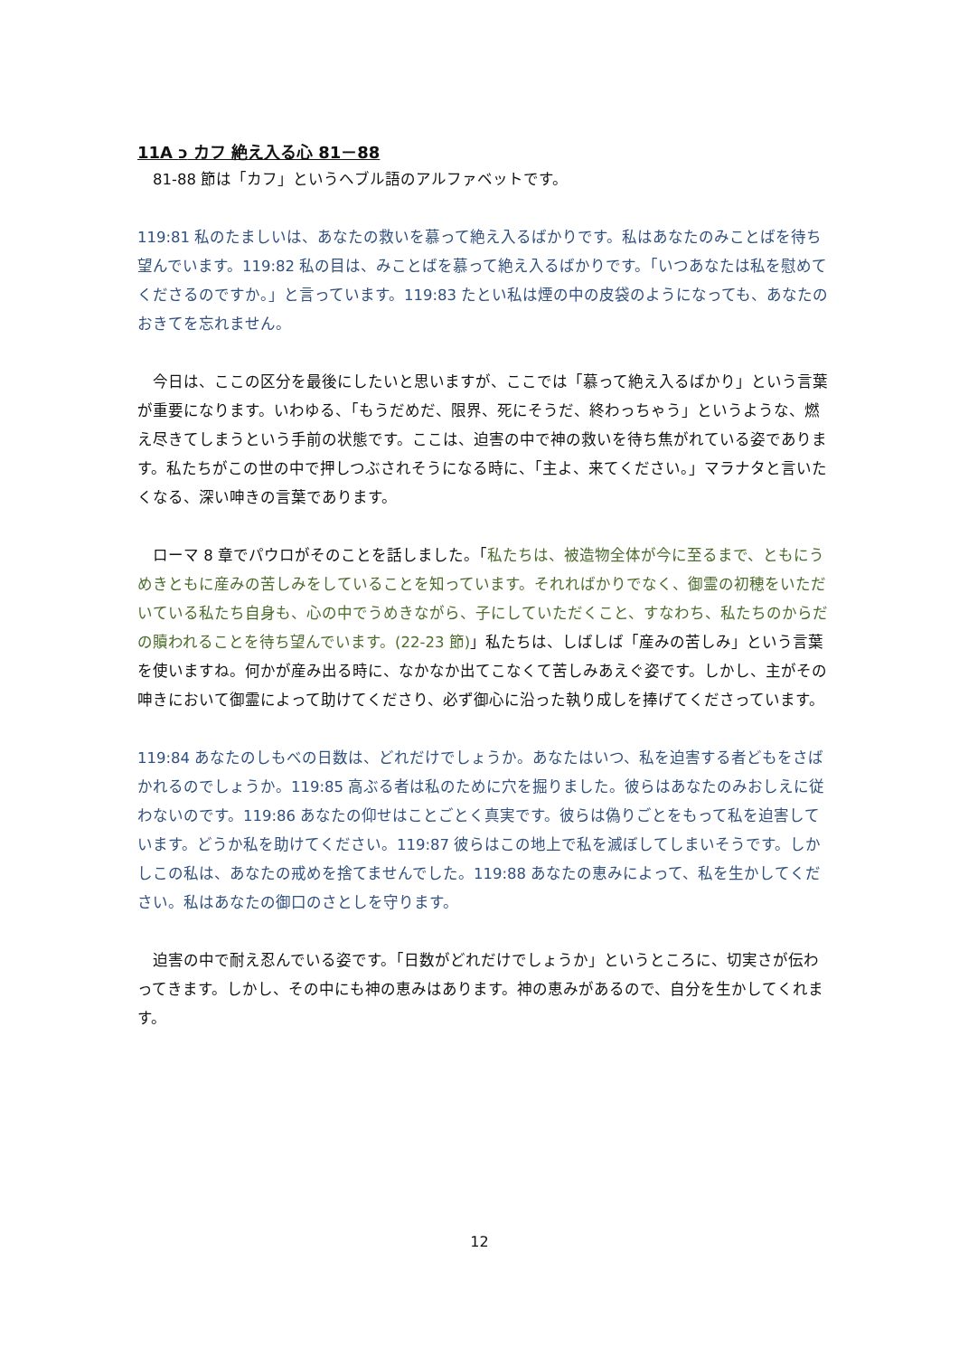11A כ カフ 絶え入る心 81－88
　81-88 節は「カフ」というヘブル語のアルファベットです。
119:81 私のたましいは、あなたの救いを慕って絶え入るばかりです。私はあなたのみことばを待ち望んでいます。119:82 私の目は、みことばを慕って絶え入るばかりです。「いつあなたは私を慰めてくださるのですか。」と言っています。119:83 たとい私は煙の中の皮袋のようになっても、あなたのおきてを忘れません。
　今日は、ここの区分を最後にしたいと思いますが、ここでは「慕って絶え入るばかり」という言葉が重要になります。いわゆる、「もうだめだ、限界、死にそうだ、終わっちゃう」というような、燃え尽きてしまうという手前の状態です。ここは、迫害の中で神の救いを待ち焦がれている姿であります。私たちがこの世の中で押しつぶされそうになる時に、「主よ、来てください。」マラナタと言いたくなる、深い呻きの言葉であります。
　ローマ 8 章でパウロがそのことを話しました。「私たちは、被造物全体が今に至るまで、ともにうめきともに産みの苦しみをしていることを知っています。それればかりでなく、御霊の初穂をいただいている私たち自身も、心の中でうめきながら、子にしていただくこと、すなわち、私たちのからだの贖われることを待ち望んでいます。(22-23 節)」私たちは、しばしば「産みの苦しみ」という言葉を使いますね。何かが産み出る時に、なかなか出てこなくて苦しみあえぐ姿です。しかし、主がその呻きにおいて御霊によって助けてくださり、必ず御心に沿った執り成しを捧げてくださっています。
119:84 あなたのしもべの日数は、どれだけでしょうか。あなたはいつ、私を迫害する者どもをさばかれるのでしょうか。119:85 高ぶる者は私のために穴を掘りました。彼らはあなたのみおしえに従わないのです。119:86 あなたの仰せはことごとく真実です。彼らは偽りごとをもって私を迫害しています。どうか私を助けてください。119:87 彼らはこの地上で私を滅ぼしてしまいそうです。しかしこの私は、あなたの戒めを捨てませんでした。119:88 あなたの恵みによって、私を生かしてください。私はあなたの御口のさとしを守ります。
　迫害の中で耐え忍んでいる姿です。「日数がどれだけでしょうか」というところに、切実さが伝わってきます。しかし、その中にも神の恵みはあります。神の恵みがあるので、自分を生かしてくれます。
12